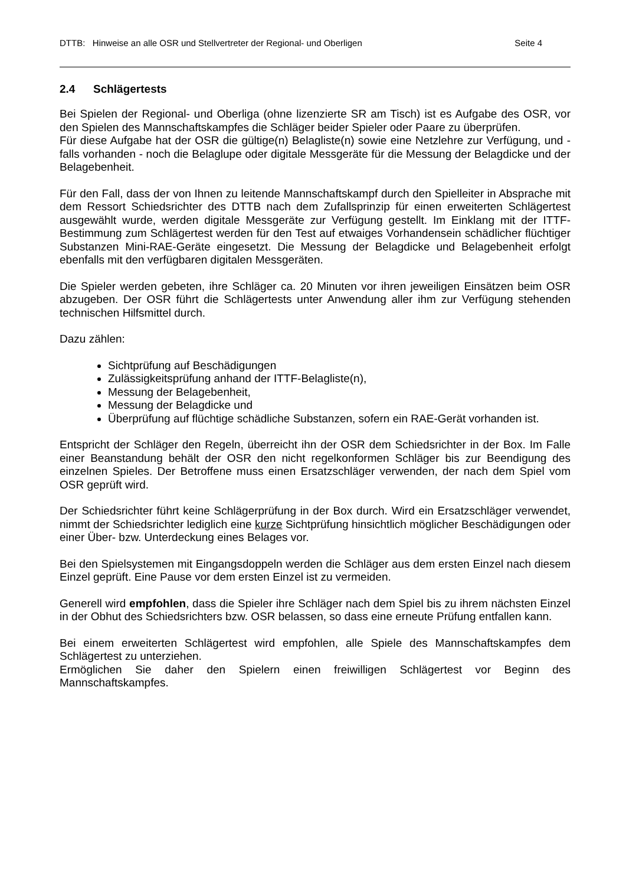DTTB: Hinweise an alle OSR und Stellvertreter der Regional- und Oberligen Seite 4
2.4 Schlägertests
Bei Spielen der Regional- und Oberliga (ohne lizenzierte SR am Tisch) ist es Aufgabe des OSR, vor den Spielen des Mannschaftskampfes die Schläger beider Spieler oder Paare zu überprüfen.
Für diese Aufgabe hat der OSR die gültige(n) Belagliste(n) sowie eine Netzlehre zur Verfügung, und - falls vorhanden - noch die Belaglupe oder digitale Messgeräte für die Messung der Belagdicke und der Belagebenheit.
Für den Fall, dass der von Ihnen zu leitende Mannschaftskampf durch den Spielleiter in Absprache mit dem Ressort Schiedsrichter des DTTB nach dem Zufallsprinzip für einen erweiterten Schlägertest ausgewählt wurde, werden digitale Messgeräte zur Verfügung gestellt. Im Einklang mit der ITTF-Bestimmung zum Schlägertest werden für den Test auf etwaiges Vorhandensein schädlicher flüchtiger Substanzen Mini-RAE-Geräte eingesetzt. Die Messung der Belagdicke und Belagebenheit erfolgt ebenfalls mit den verfügbaren digitalen Messgeräten.
Die Spieler werden gebeten, ihre Schläger ca. 20 Minuten vor ihren jeweiligen Einsätzen beim OSR abzugeben. Der OSR führt die Schlägertests unter Anwendung aller ihm zur Verfügung stehenden technischen Hilfsmittel durch.
Dazu zählen:
Sichtprüfung auf Beschädigungen
Zulässigkeitsprüfung anhand der ITTF-Belagliste(n),
Messung der Belagebenheit,
Messung der Belagdicke und
Überprüfung auf flüchtige schädliche Substanzen, sofern ein RAE-Gerät vorhanden ist.
Entspricht der Schläger den Regeln, überreicht ihn der OSR dem Schiedsrichter in der Box. Im Falle einer Beanstandung behält der OSR den nicht regelkonformen Schläger bis zur Beendigung des einzelnen Spieles. Der Betroffene muss einen Ersatzschläger verwenden, der nach dem Spiel vom OSR geprüft wird.
Der Schiedsrichter führt keine Schlägerprüfung in der Box durch. Wird ein Ersatzschläger verwendet, nimmt der Schiedsrichter lediglich eine kurze Sichtprüfung hinsichtlich möglicher Beschädigungen oder einer Über- bzw. Unterdeckung eines Belages vor.
Bei den Spielsystemen mit Eingangsdoppeln werden die Schläger aus dem ersten Einzel nach diesem Einzel geprüft. Eine Pause vor dem ersten Einzel ist zu vermeiden.
Generell wird empfohlen, dass die Spieler ihre Schläger nach dem Spiel bis zu ihrem nächsten Einzel in der Obhut des Schiedsrichters bzw. OSR belassen, so dass eine erneute Prüfung entfallen kann.
Bei einem erweiterten Schlägertest wird empfohlen, alle Spiele des Mannschaftskampfes dem Schlägertest zu unterziehen.
Ermöglichen Sie daher den Spielern einen freiwilligen Schlägertest vor Beginn des Mannschaftskampfes.